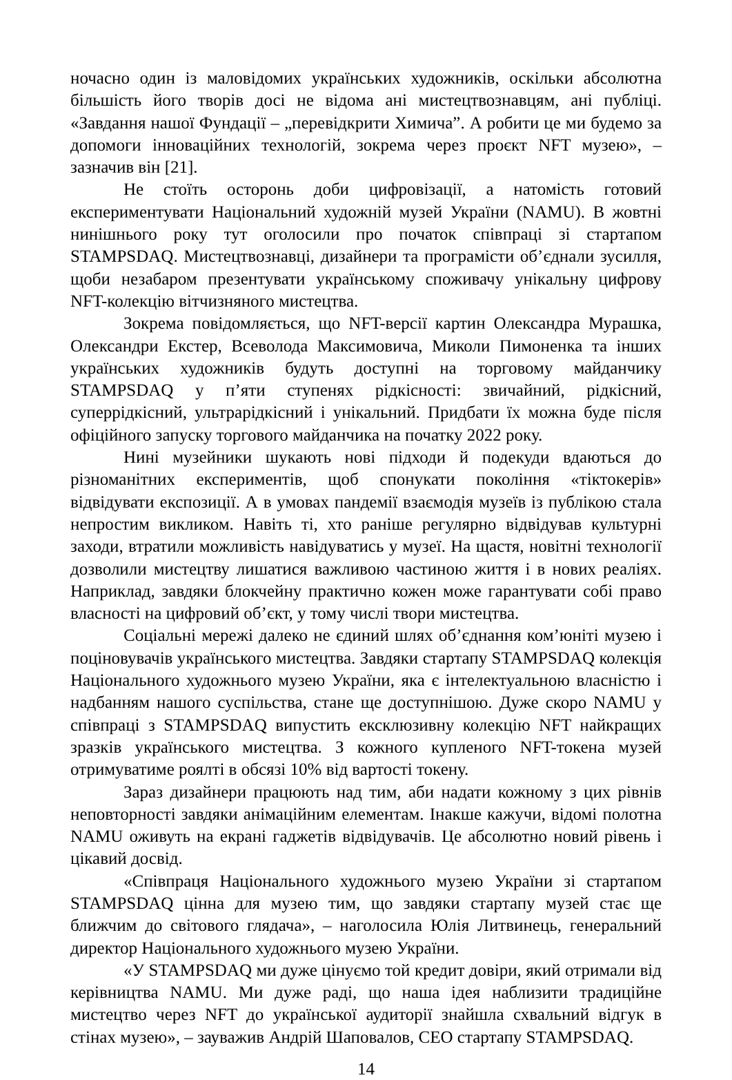ночасно один із маловідомих українських художників, оскільки абсолютна більшість його творів досі не відома ані мистецтвознавцям, ані публіці. «Завдання нашої Фундації – „перевідкрити Химича”. А робити це ми будемо за допомоги інноваційних технологій, зокрема через проєкт NFT музею», – зазначив він [21].
Не стоїть осторонь доби цифровізації, а натомість готовий експериментувати Національний художній музей України (NAMU). В жовтні нинішнього року тут оголосили про початок співпраці зі стартапом STAMPSDAQ. Мистецтвознавці, дизайнери та програмісти об’єднали зусилля, щоби незабаром презентувати українському споживачу унікальну цифрову NFT-колекцію вітчизняного мистецтва.
Зокрема повідомляється, що NFT-версії картин Олександра Мурашка, Олександри Екстер, Всеволода Максимовича, Миколи Пимоненка та інших українських художників будуть доступні на торговому майданчику STAMPSDAQ у п’яти ступенях рідкісності: звичайний, рідкісний, суперрідкісний, ультрарідкісний і унікальний. Придбати їх можна буде після офіційного запуску торгового майданчика на початку 2022 року.
Нині музейники шукають нові підходи й подекуди вдаються до різноманітних експериментів, щоб спонукати покоління «тіктокерів» відвідувати експозиції. А в умовах пандемії взаємодія музеїв із публікою стала непростим викликом. Навіть ті, хто раніше регулярно відвідував культурні заходи, втратили можливість навідуватись у музеї. На щастя, новітні технології дозволили мистецтву лишатися важливою частиною життя і в нових реаліях. Наприклад, завдяки блокчейну практично кожен може гарантувати собі право власності на цифровий об’єкт, у тому числі твори мистецтва.
Соціальні мережі далеко не єдиний шлях об’єднання ком’юніті музею і поціновувачів українського мистецтва. Завдяки стартапу STAMPSDAQ колекція Національного художнього музею України, яка є інтелектуальною власністю і надбанням нашого суспільства, стане ще доступнішою. Дуже скоро NAMU у співпраці з STAMPSDAQ випустить ексклюзивну колекцію NFT найкращих зразків українського мистецтва. З кожного купленого NFT-токена музей отримуватиме роялті в обсязі 10% від вартості токену.
Зараз дизайнери працюють над тим, аби надати кожному з цих рівнів неповторності завдяки анімаційним елементам. Інакше кажучи, відомі полотна NAMU оживуть на екрані гаджетів відвідувачів. Це абсолютно новий рівень і цікавий досвід.
«Співпраця Національного художнього музею України зі стартапом STAMPSDAQ цінна для музею тим, що завдяки стартапу музей стає ще ближчим до світового глядача», – наголосила Юлія Литвинець, генеральний директор Національного художнього музею України.
«У STAMPSDAQ ми дуже цінуємо той кредит довіри, який отримали від керівництва NAMU. Ми дуже раді, що наша ідея наблизити традиційне мистецтво через NFT до української аудиторії знайшла схвальний відгук в стінах музею», – зауважив Андрій Шаповалов, CEO стартапу STAMPSDAQ.
14